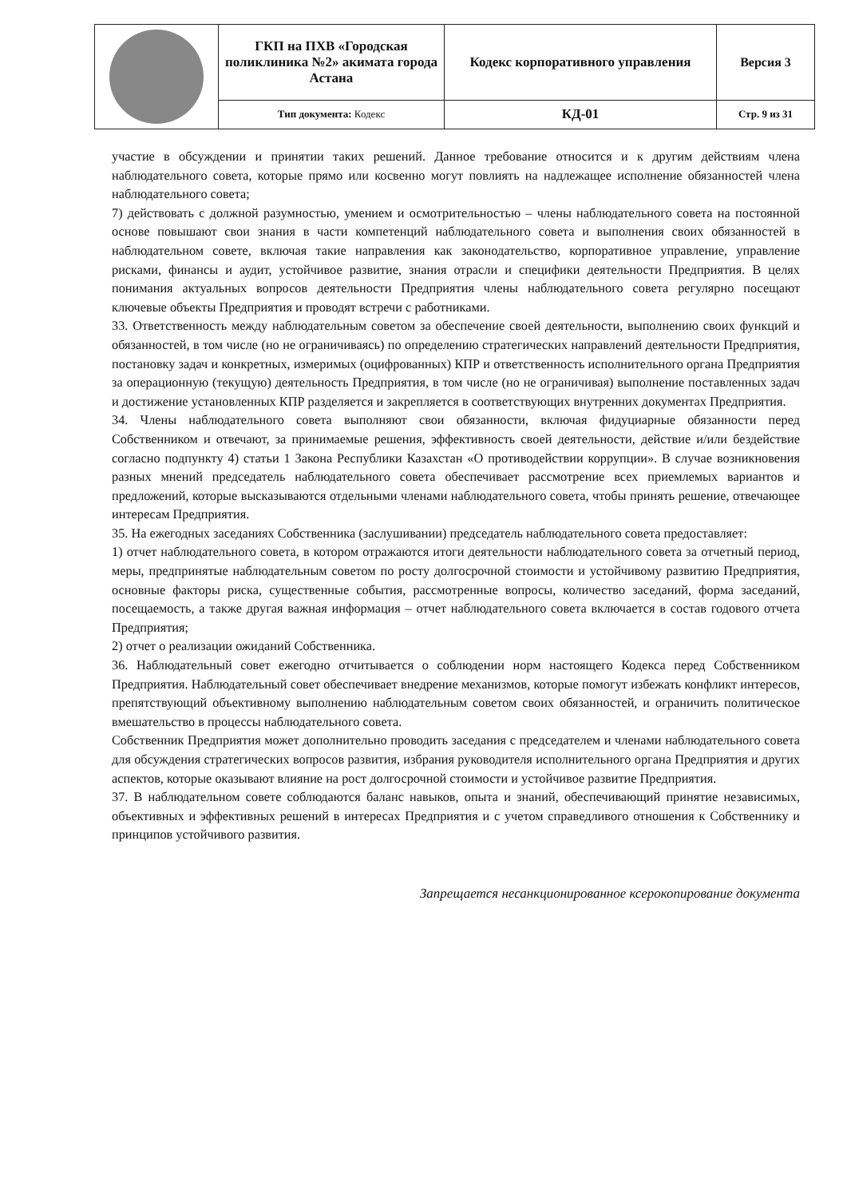| | ГКП на ПХВ «Городская поликлиника №2» акимата города Астана | Кодекс корпоративного управления | Версия 3 |
| | Тип документа: Кодекс | КД-01 | Стр. 9 из 31 |
участие в обсуждении и принятии таких решений. Данное требование относится и к другим действиям члена наблюдательного совета, которые прямо или косвенно могут повлиять на надлежащее исполнение обязанностей члена наблюдательного совета;
7) действовать с должной разумностью, умением и осмотрительностью – члены наблюдательного совета на постоянной основе повышают свои знания в части компетенций наблюдательного совета и выполнения своих обязанностей в наблюдательном совете, включая такие направления как законодательство, корпоративное управление, управление рисками, финансы и аудит, устойчивое развитие, знания отрасли и специфики деятельности Предприятия. В целях понимания актуальных вопросов деятельности Предприятия члены наблюдательного совета регулярно посещают ключевые объекты Предприятия и проводят встречи с работниками.
33. Ответственность между наблюдательным советом за обеспечение своей деятельности, выполнению своих функций и обязанностей, в том числе (но не ограничиваясь) по определению стратегических направлений деятельности Предприятия, постановку задач и конкретных, измеримых (оцифрованных) КПР и ответственность исполнительного органа Предприятия за операционную (текущую) деятельность Предприятия, в том числе (но не ограничивая) выполнение поставленных задач и достижение установленных КПР разделяется и закрепляется в соответствующих внутренних документах Предприятия.
34. Члены наблюдательного совета выполняют свои обязанности, включая фидуциарные обязанности перед Собственником и отвечают, за принимаемые решения, эффективность своей деятельности, действие и/или бездействие согласно подпункту 4) статьи 1 Закона Республики Казахстан «О противодействии коррупции». В случае возникновения разных мнений председатель наблюдательного совета обеспечивает рассмотрение всех приемлемых вариантов и предложений, которые высказываются отдельными членами наблюдательного совета, чтобы принять решение, отвечающее интересам Предприятия.
35. На ежегодных заседаниях Собственника (заслушивании) председатель наблюдательного совета предоставляет:
1) отчет наблюдательного совета, в котором отражаются итоги деятельности наблюдательного совета за отчетный период, меры, предпринятые наблюдательным советом по росту долгосрочной стоимости и устойчивому развитию Предприятия, основные факторы риска, существенные события, рассмотренные вопросы, количество заседаний, форма заседаний, посещаемость, а также другая важная информация – отчет наблюдательного совета включается в состав годового отчета Предприятия;
2) отчет о реализации ожиданий Собственника.
36. Наблюдательный совет ежегодно отчитывается о соблюдении норм настоящего Кодекса перед Собственником Предприятия. Наблюдательный совет обеспечивает внедрение механизмов, которые помогут избежать конфликт интересов, препятствующий объективному выполнению наблюдательным советом своих обязанностей, и ограничить политическое вмешательство в процессы наблюдательного совета.
Собственник Предприятия может дополнительно проводить заседания с председателем и членами наблюдательного совета для обсуждения стратегических вопросов развития, избрания руководителя исполнительного органа Предприятия и других аспектов, которые оказывают влияние на рост долгосрочной стоимости и устойчивое развитие Предприятия.
37. В наблюдательном совете соблюдаются баланс навыков, опыта и знаний, обеспечивающий принятие независимых, объективных и эффективных решений в интересах Предприятия и с учетом справедливого отношения к Собственнику и принципов устойчивого развития.
Запрещается несанкционированное ксерокопирование документа